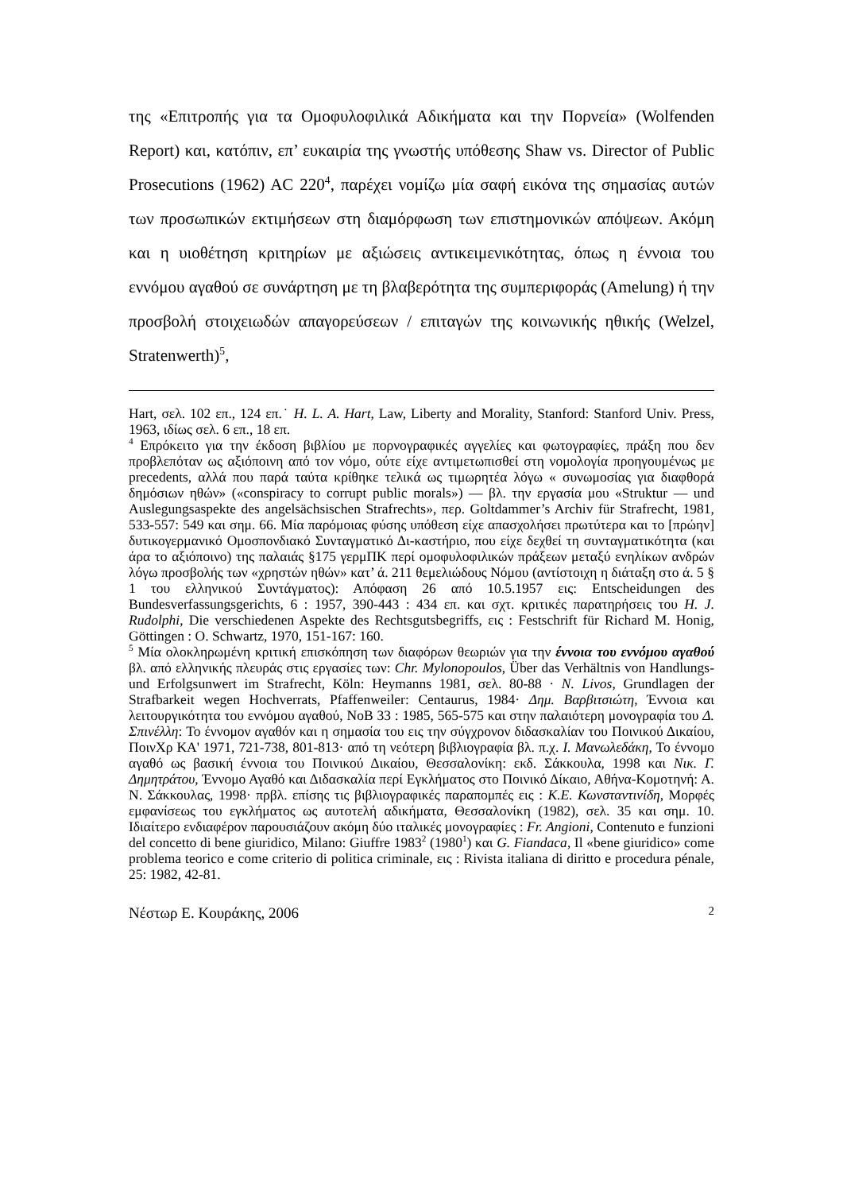της «Επιτροπής για τα Ομοφυλοφιλικά Αδικήματα και την Πορνεία» (Wolfenden Report) και, κατόπιν, επ’ ευκαιρία της γνωστής υπόθεσης Shaw vs. Director of Public Prosecutions (1962) AC 220<sup>4</sup>, παρέχει νομίζω μία σαφή εικόνα της σημασίας αυτών των προσωπικών εκτιμήσεων στη διαμόρφωση των επιστημονικών απόψεων. Ακόμη και η υιοθέτηση κριτηρίων με αξιώσεις αντικειμενικότητας, όπως η έννοια του εννόμου αγαθού σε συνάρτηση με τη βλαβερότητα της συμπεριφοράς (Amelung) ή την προσβολή στοιχειωδών απαγορεύσεων / επιταγών της κοινωνικής ηθικής (Welzel, Stratenwerth)<sup>5</sup>,
Hart, σελ. 102 επ., 124 επ.˙ H. L. A. Hart, Law, Liberty and Morality, Stanford: Stanford Univ. Press, 1963, ιδίως σελ. 6 επ., 18 επ.
<sup>4</sup> Επρόκειτο για την έκδοση βιβλίου με πορνογραφικές αγγελίες και φωτογραφίες, πράξη που δεν προβλεπόταν ως αξιόποινη από τον νόμο, ούτε είχε αντιμετωπισθεί στη νομολογία προηγουμένως με precedents, αλλά που παρά ταύτα κρίθηκε τελικά ως τιμωρητέα λόγω « συνωμοσίας για διαφθορά δημόσιων ηθών» («conspiracy to corrupt public morals») — βλ. την εργασία μου «Struktur — und Auslegungsaspekte des angelsächsischen Strafrechts», περ. Goltdammer’s Archiv für Strafrecht, 1981, 533-557: 549 και σημ. 66. Μία παρόμοιας φύσης υπόθεση είχε απασχολήσει πρωτύτερα και το [πρώην] δυτικογερμανικό Ομοσπονδιακό Συνταγματικό Δι-καστήριο, που είχε δεχθεί τη συνταγματικότητα (και άρα το αξιόποινο) της παλαιάς §175 γερμΠΚ περί ομοφυλοφιλικών πράξεων μεταξύ ενηλίκων ανδρών λόγω προσβολής των «χρηστών ηθών» κατ’ ά. 211 θεμελιώδους Νόμου (αντίστοιχη η διάταξη στο ά. 5 § 1 του ελληνικού Συντάγματος): Απόφαση 26 από 10.5.1957 εις: Entscheidungen des Bundesverfassungsgerichts, 6 : 1957, 390-443 : 434 επ. και σχτ. κριτικές παρατηρήσεις του H. J. Rudolphi, Die verschiedenen Aspekte des Rechtsgutsbegriffs, εις : Festschrift für Richard M. Honig, Göttingen : O. Schwartz, 1970, 151-167: 160.
<sup>5</sup> Μία ολοκληρωμένη κριτική επισκόπηση των διαφόρων θεωριών για την έννοια του εννόμου αγαθού βλ. από ελληνικής πλευράς στις εργασίες των: Chr. Mylonopoulos, Über das Verhältnis von Handlungs- und Erfolgsunwert im Strafrecht, Köln: Heymanns 1981, σελ. 80-88 · N. Livos, Grundlagen der Strafbarkeit wegen Hochverrats, Pfaffenweiler: Centaurus, 1984· Δημ. Βαρβιτσιώτη, Έννοια και λειτουργικότητα του εννόμου αγαθού, ΝοΒ 33 : 1985, 565-575 και στην παλαιότερη μονογραφία του Δ. Σπινέλλη: Το έννομον αγαθόν και η σημασία του εις την σύγχρονον διδασκαλίαν του Ποινικού Δικαίου, ΠοινΧρ ΚΑ' 1971, 721-738, 801-813· από τη νεότερη βιβλιογραφία βλ. π.χ. Ι. Μανωλεδάκη, Το έννομο αγαθό ως βασική έννοια του Ποινικού Δικαίου, Θεσσαλονίκη: εκδ. Σάκκουλα, 1998 και Νικ. Γ. Δημητράτου, Έννομο Αγαθό και Διδασκαλία περί Εγκλήματος στο Ποινικό Δίκαιο, Αθήνα-Κομοτηνή: Α. Ν. Σάκκουλας, 1998· πρβλ. επίσης τις βιβλιογραφικές παραπομπές εις : Κ.Ε. Κωνσταντινίδη, Μορφές εμφανίσεως του εγκλήματος ως αυτοτελή αδικήματα, Θεσσαλονίκη (1982), σελ. 35 και σημ. 10. Ιδιαίτερο ενδιαφέρον παρουσιάζουν ακόμη δύο ιταλικές μονογραφίες : Fr. Angioni, Contenuto e funzioni del concetto di bene giuridico, Milano: Giuffre 1983<sup>2</sup> (1980<sup>1</sup>) και G. Fiandaca, Il «bene giuridico» come problema teorico e come criterio di politica criminale, εις : Rivista italiana di diritto e procedura pénale, 25: 1982, 42-81.
Νέστωρ Ε. Κουράκης, 2006 2